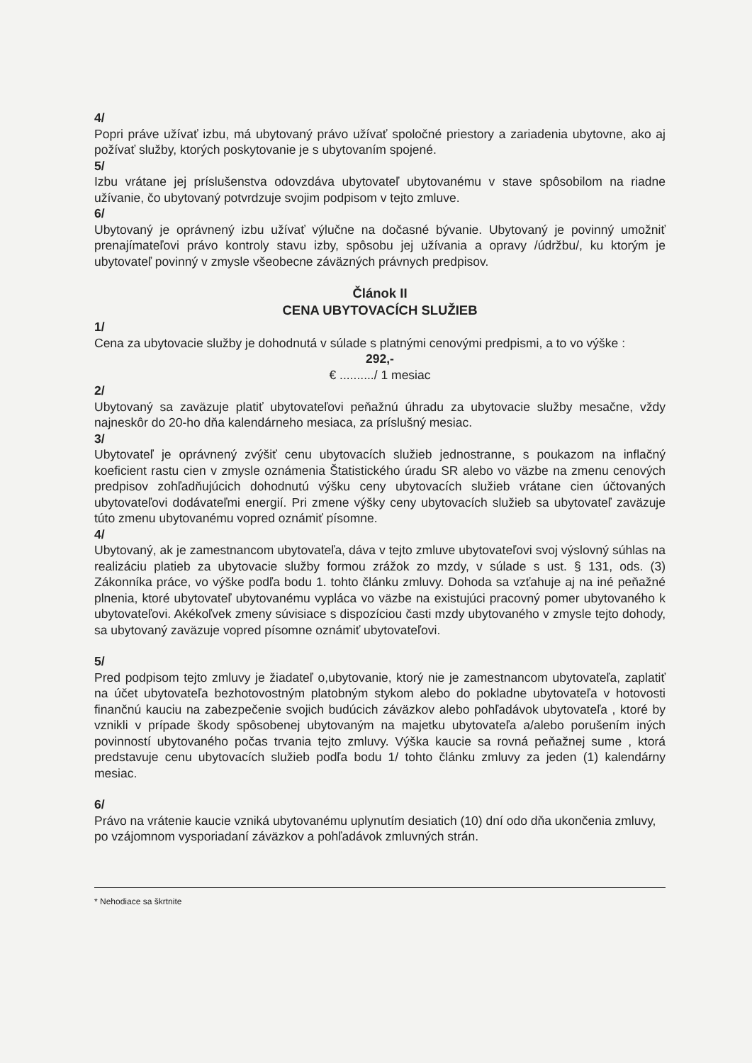4/
Popri práve užívať izbu, má ubytovaný právo užívať spoločné priestory a zariadenia ubytovne, ako aj požívať služby, ktorých poskytovanie je s ubytovaním spojené.
5/
Izbu vrátane jej príslušenstva odovzdáva ubytovateľ ubytovanému v stave spôsobilom na riadne užívanie, čo ubytovaný potvrdzuje svojim podpisom v tejto zmluve.
6/
Ubytovaný je oprávnený izbu užívať výlučne na dočasné bývanie. Ubytovaný je povinný umožniť prenajímateľovi právo kontroly stavu izby, spôsobu jej užívania a opravy /údržbu/, ku ktorým je ubytovateľ povinný v zmysle všeobecne záväzných právnych predpisov.
Článok II
CENA UBYTOVACÍCH SLUŽIEB
1/
Cena za ubytovacie služby je dohodnutá v súlade s platnými cenovými predpismi, a to vo výške :
292,-
€ ........../ 1 mesiac
2/
Ubytovaný sa zaväzuje platiť ubytovateľovi peňažnú úhradu za ubytovacie služby mesačne, vždy najneskôr do 20-ho dňa kalendárneho mesiaca, za príslušný mesiac.
3/
Ubytovateľ je oprávnený zvýšiť cenu ubytovacích služieb jednostranne, s poukazom na inflačný koeficient rastu cien v zmysle oznámenia Štatistického úradu SR alebo vo väzbe na zmenu cenových predpisov zohľadňujúcich dohodnutú výšku ceny ubytovacích služieb vrátane cien účtovaných ubytovateľovi dodávateľmi energií. Pri zmene výšky ceny ubytovacích služieb sa ubytovateľ zaväzuje túto zmenu ubytovanému vopred oznámiť písomne.
4/
Ubytovaný, ak je zamestnancom ubytovateľa, dáva v tejto zmluve ubytovateľovi svoj výslovný súhlas na realizáciu platieb za ubytovacie služby formou zrážok zo mzdy, v súlade s ust. § 131, ods. (3) Zákonníka práce, vo výške podľa bodu 1. tohto článku zmluvy. Dohoda sa vzťahuje aj na iné peňažné plnenia, ktoré ubytovateľ ubytovanému vypláca vo väzbe na existujúci pracovný pomer ubytovaného k ubytovateľovi. Akékoľvek zmeny súvisiace s dispozíciou časti mzdy ubytovaného v zmysle tejto dohody, sa ubytovaný zaväzuje vopred písomne oznámiť ubytovateľovi.
5/
Pred podpisom tejto zmluvy je žiadateľ o,ubytovanie, ktorý nie je zamestnancom ubytovateľa, zaplatiť na účet ubytovateľa bezhotovostným platobným stykom alebo do pokladne ubytovateľa v hotovosti finančnú kauciu na zabezpečenie svojich budúcich záväzkov alebo pohľadávok ubytovateľa , ktoré by vznikli v prípade škody spôsobenej ubytovaným na majetku ubytovateľa a/alebo porušením iných povinností ubytovaného počas trvania tejto zmluvy. Výška kaucie sa rovná peňažnej sume , ktorá predstavuje cenu ubytovacích služieb podľa bodu 1/ tohto článku zmluvy za jeden (1) kalendárny mesiac.
6/
Právo na vrátenie kaucie vzniká ubytovanému uplynutím desiatich (10) dní odo dňa ukončenia zmluvy, po vzájomnom vysporiadaní záväzkov a pohľadávok zmluvných strán.
* Nehodiace sa škrtnite